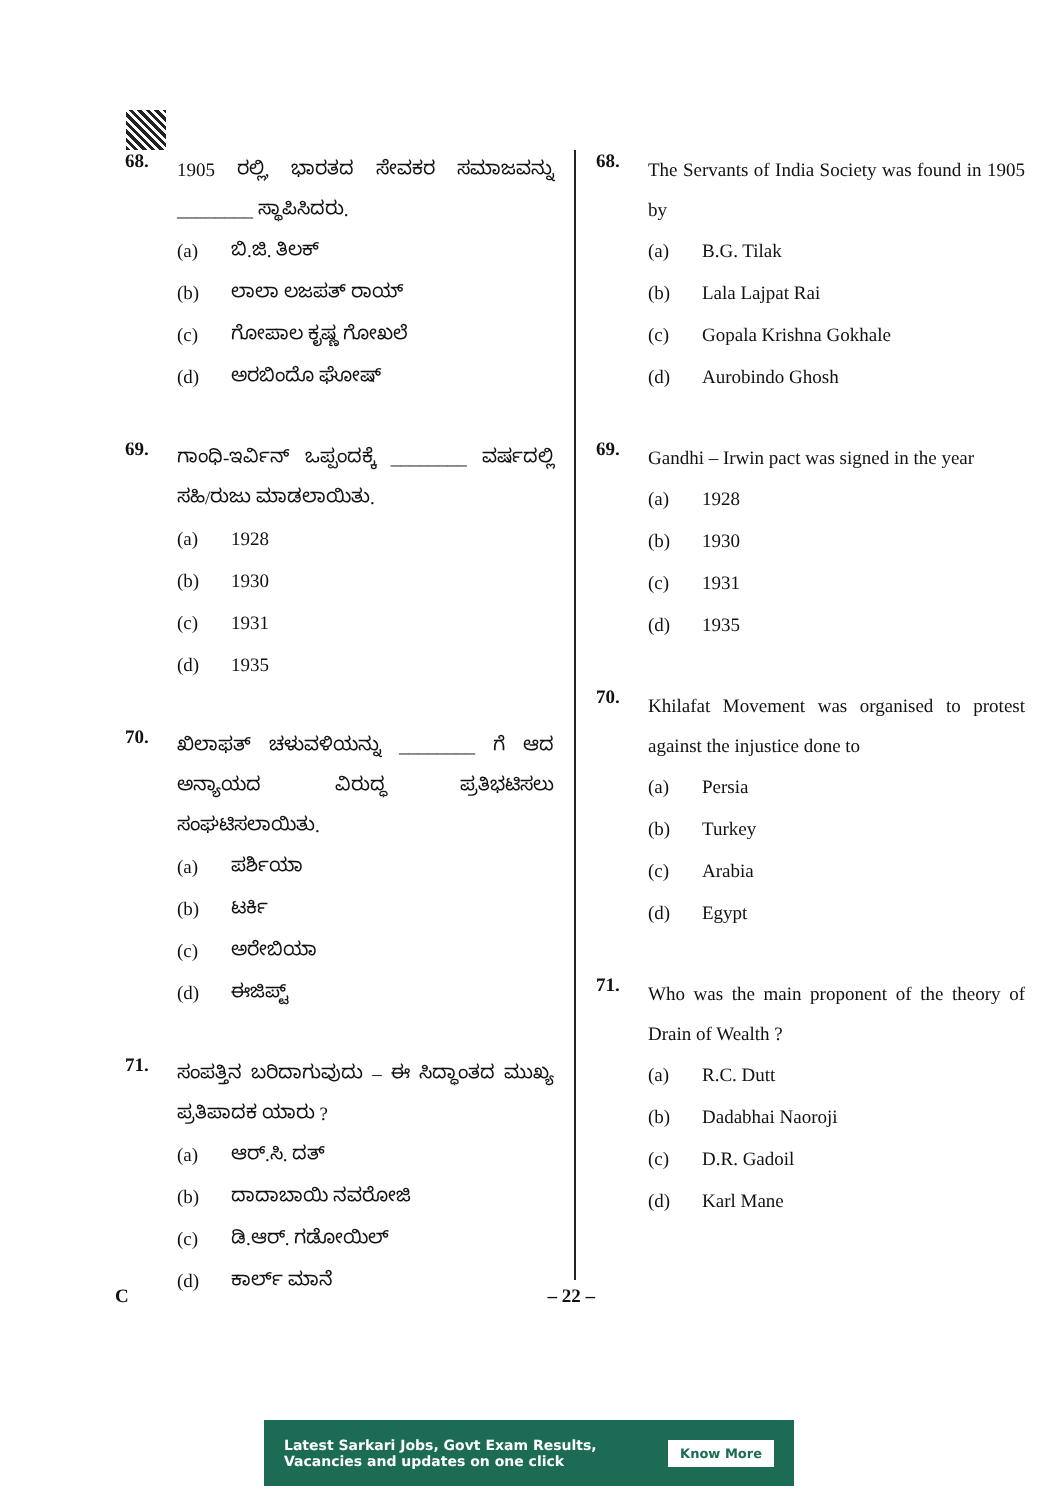68.
1905 ರಲ್ಲಿ, ಭಾರತದ ಸೇವಕರ ಸಮಾಜವನ್ನು ________ ಸ್ಥಾಪಿಸಿದರು.
(a) ಬಿ.ಜಿ. ತಿಲಕ್
(b) ಲಾಲಾ ಲಜಪತ್ ರಾಯ್
(c) ಗೋಪಾಲ ಕೃಷ್ಣ ಗೋಖಲೆ
(d) ಅರಬಿಂದೊ ಘೋಷ್
69.
ಗಾಂಧಿ-ಇರ್ವಿನ್ ಒಪ್ಪಂದಕ್ಕೆ ________ ವರ್ಷದಲ್ಲಿ ಸಹಿ/ರುಜು ಮಾಡಲಾಯಿತು.
(a) 1928
(b) 1930
(c) 1931
(d) 1935
70.
ಖಿಲಾಫತ್ ಚಳುವಳಿಯನ್ನು ________ ಗೆ ಆದ ಅನ್ಯಾಯದ ವಿರುದ್ಧ ಪ್ರತಿಭಟಿಸಲು ಸಂಘಟಿಸಲಾಯಿತು.
(a) ಪರ್ಶಿಯಾ
(b) ಟರ್ಕಿ
(c) ಅರೇಬಿಯಾ
(d) ಈಜಿಪ್ಟ್
71.
ಸಂಪತ್ತಿನ ಬರಿದಾಗುವುದು – ಈ ಸಿದ್ಧಾಂತದ ಮುಖ್ಯ ಪ್ರತಿಪಾದಕ ಯಾರು ?
(a) ಆರ್.ಸಿ. ದತ್
(b) ದಾದಾಬಾಯಿ ನವರೋಜಿ
(c) ಡಿ.ಆರ್. ಗಡೋಯಿಲ್
(d) ಕಾರ್ಲ್ ಮಾನೆ
68.
The Servants of India Society was found in 1905 by
(a) B.G. Tilak
(b) Lala Lajpat Rai
(c) Gopala Krishna Gokhale
(d) Aurobindo Ghosh
69.
Gandhi – Irwin pact was signed in the year
(a) 1928
(b) 1930
(c) 1931
(d) 1935
70.
Khilafat Movement was organised to protest against the injustice done to
(a) Persia
(b) Turkey
(c) Arabia
(d) Egypt
71.
Who was the main proponent of the theory of Drain of Wealth ?
(a) R.C. Dutt
(b) Dadabhai Naoroji
(c) D.R. Gadoil
(d) Karl Mane
C – 22 –
Latest Sarkari Jobs, Govt Exam Results,
Vacancies and updates on one click
Know More